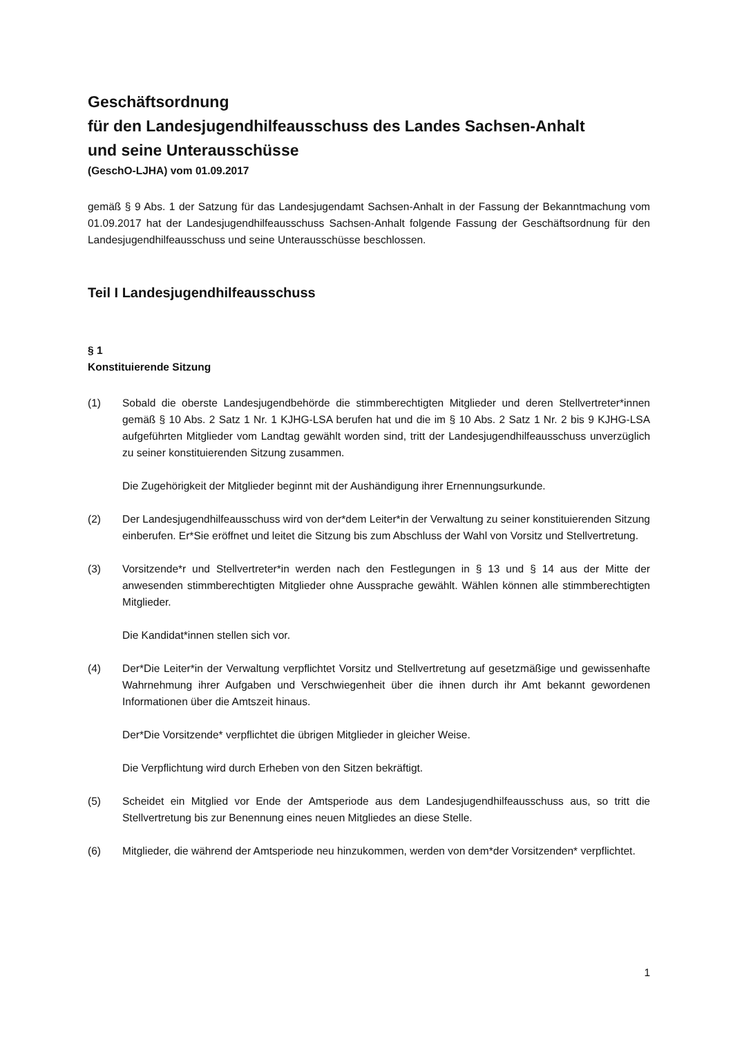Geschäftsordnung
für den Landesjugendhilfeausschuss des Landes Sachsen-Anhalt
und seine Unterausschüsse
(GeschO-LJHA) vom 01.09.2017
gemäß § 9 Abs. 1 der Satzung für das Landesjugendamt Sachsen-Anhalt in der Fassung der Bekanntmachung vom 01.09.2017 hat der Landesjugendhilfeausschuss Sachsen-Anhalt folgende Fassung der Geschäftsordnung für den Landesjugendhilfeausschuss und seine Unterausschüsse beschlossen.
Teil I Landesjugendhilfeausschuss
§ 1
Konstituierende Sitzung
(1) Sobald die oberste Landesjugendbehörde die stimmberechtigten Mitglieder und deren Stellvertreter*innen gemäß § 10 Abs. 2 Satz 1 Nr. 1 KJHG-LSA berufen hat und die im § 10 Abs. 2 Satz 1 Nr. 2 bis 9 KJHG-LSA aufgeführten Mitglieder vom Landtag gewählt worden sind, tritt der Landesjugendhilfeausschuss unverzüglich zu seiner konstituierenden Sitzung zusammen.
Die Zugehörigkeit der Mitglieder beginnt mit der Aushändigung ihrer Ernennungsurkunde.
(2) Der Landesjugendhilfeausschuss wird von der*dem Leiter*in der Verwaltung zu seiner konstituierenden Sitzung einberufen. Er*Sie eröffnet und leitet die Sitzung bis zum Abschluss der Wahl von Vorsitz und Stellvertretung.
(3) Vorsitzende*r und Stellvertreter*in werden nach den Festlegungen in § 13 und § 14 aus der Mitte der anwesenden stimmberechtigten Mitglieder ohne Aussprache gewählt. Wählen können alle stimmberechtigten Mitglieder.
Die Kandidat*innen stellen sich vor.
(4) Der*Die Leiter*in der Verwaltung verpflichtet Vorsitz und Stellvertretung auf gesetzmäßige und gewissenhafte Wahrnehmung ihrer Aufgaben und Verschwiegenheit über die ihnen durch ihr Amt bekannt gewordenen Informationen über die Amtszeit hinaus.
Der*Die Vorsitzende* verpflichtet die übrigen Mitglieder in gleicher Weise.
Die Verpflichtung wird durch Erheben von den Sitzen bekräftigt.
(5) Scheidet ein Mitglied vor Ende der Amtsperiode aus dem Landesjugendhilfeausschuss aus, so tritt die Stellvertretung bis zur Benennung eines neuen Mitgliedes an diese Stelle.
(6) Mitglieder, die während der Amtsperiode neu hinzukommen, werden von dem*der Vorsitzenden* verpflichtet.
1